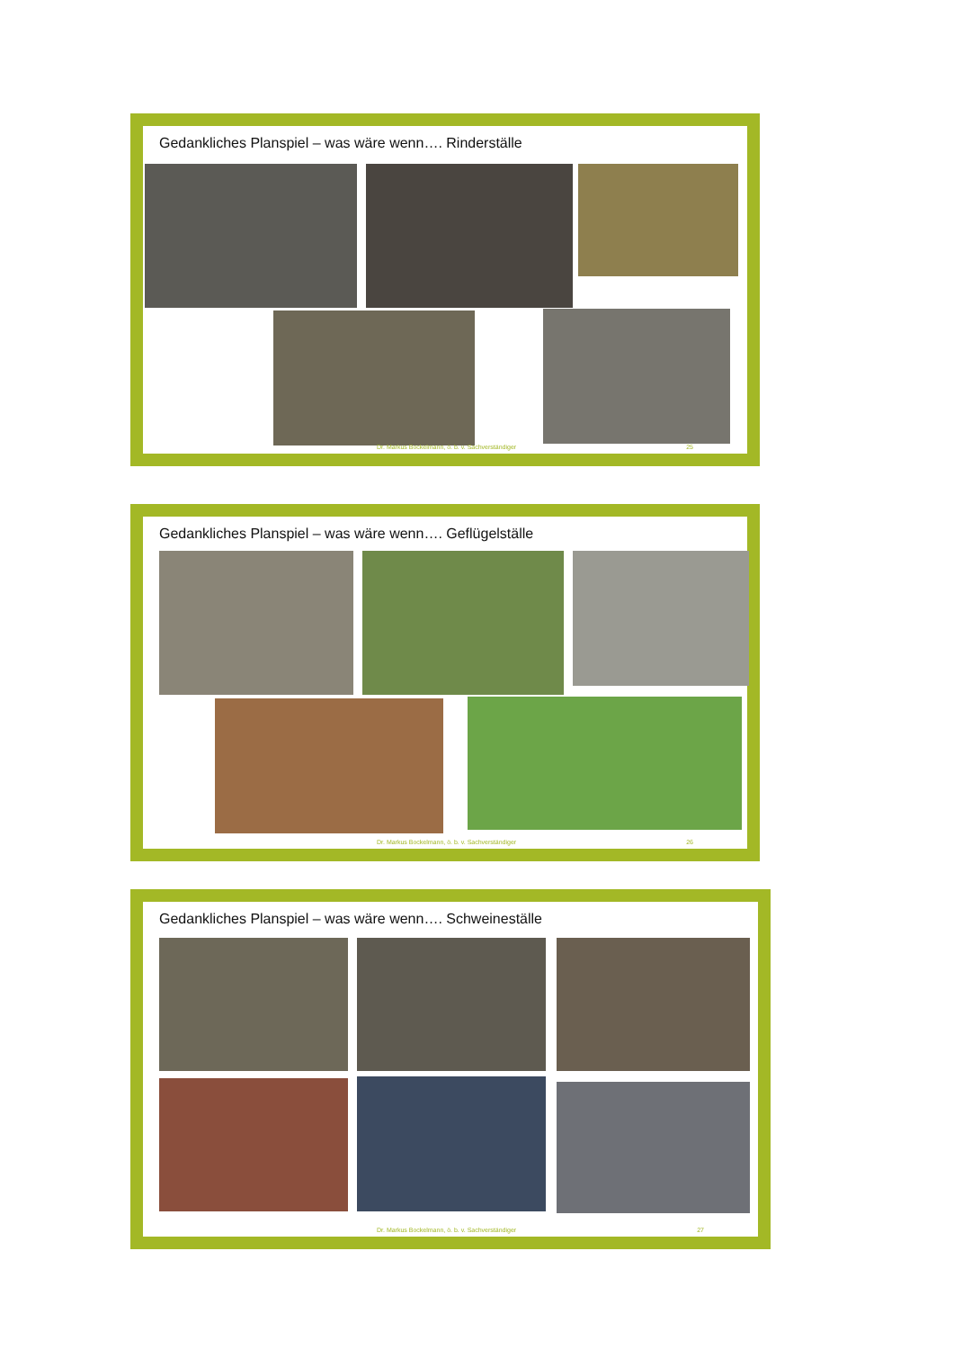Gedankliches Planspiel – was wäre wenn…. Rinderställe
Dr. Markus Bockelmann, ö. b. v. Sachverständiger
25
Gedankliches Planspiel – was wäre wenn…. Geflügelställe
Dr. Markus Bockelmann, ö. b. v. Sachverständiger
26
Gedankliches Planspiel – was wäre wenn…. Schweineställe
Dr. Markus Bockelmann, ö. b. v. Sachverständiger
27